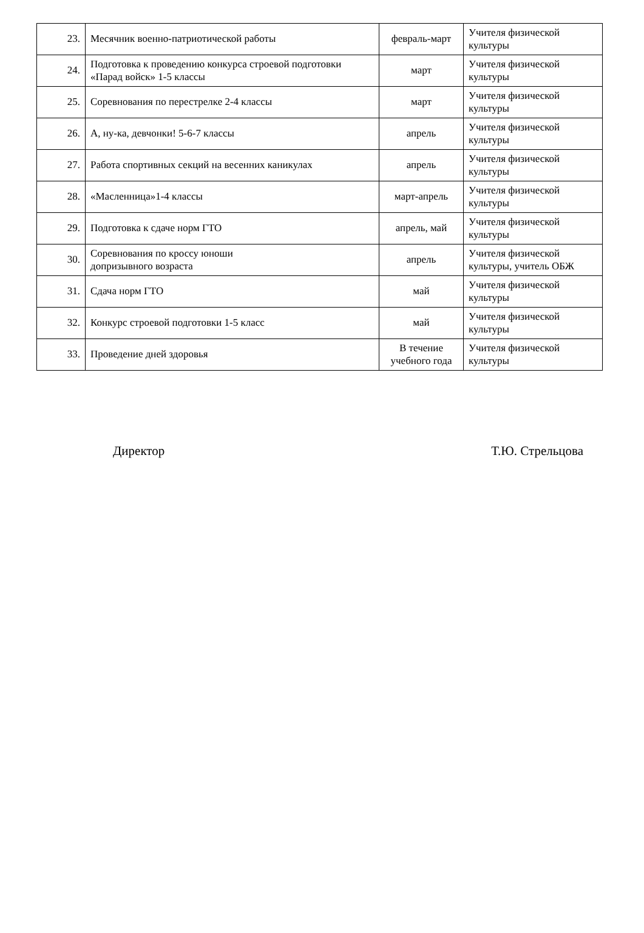| 23. | Месячник военно-патриотической работы | февраль-март | Учителя физической культуры |
| 24. | Подготовка к проведению конкурса строевой подготовки «Парад войск» 1-5 классы | март | Учителя физической культуры |
| 25. | Соревнования по перестрелке 2-4 классы | март | Учителя физической культуры |
| 26. | А, ну-ка, девчонки! 5-6-7 классы | апрель | Учителя физической культуры |
| 27. | Работа спортивных секций на весенних каникулах | апрель | Учителя физической культуры |
| 28. | «Масленница»1-4 классы | март-апрель | Учителя физической культуры |
| 29. | Подготовка к сдаче норм ГТО | апрель, май | Учителя физической культуры |
| 30. | Соревнования по кроссу юноши допризывного возраста | апрель | Учителя физической культуры, учитель ОБЖ |
| 31. | Сдача норм ГТО | май | Учителя физической культуры |
| 32. | Конкурс строевой подготовки 1-5 класс | май | Учителя физической культуры |
| 33. | Проведение дней здоровья | В течение учебного года | Учителя физической культуры |
Директор Т.Ю. Стрельцова